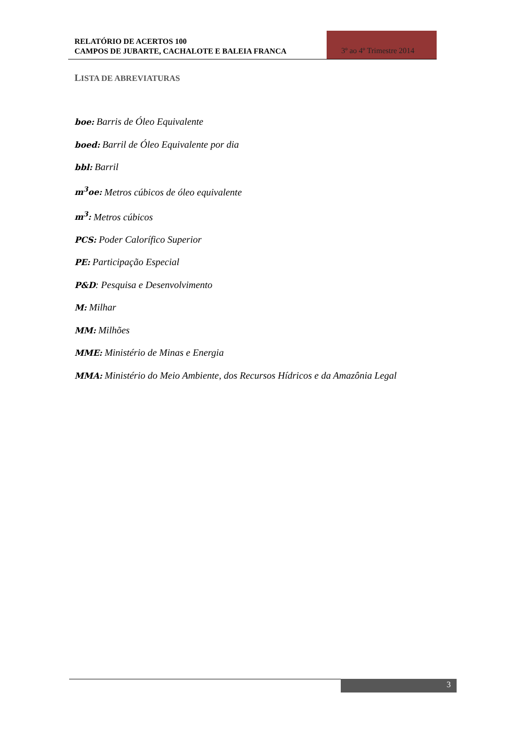RELATÓRIO DE ACERTOS 100
CAMPOS DE JUBARTE, CACHALOTE E BALEIA FRANCA
3º ao 4º Trimestre 2014
LISTA DE ABREVIATURAS
boe: Barris de Óleo Equivalente
boed: Barril de Óleo Equivalente por dia
bbl: Barril
m<sup>3</sup>oe: Metros cúbicos de óleo equivalente
m<sup>3</sup>: Metros cúbicos
PCS: Poder Calorífico Superior
PE: Participação Especial
P&D: Pesquisa e Desenvolvimento
M: Milhar
MM: Milhões
MME: Ministério de Minas e Energia
MMA: Ministério do Meio Ambiente, dos Recursos Hídricos e da Amazônia Legal
3